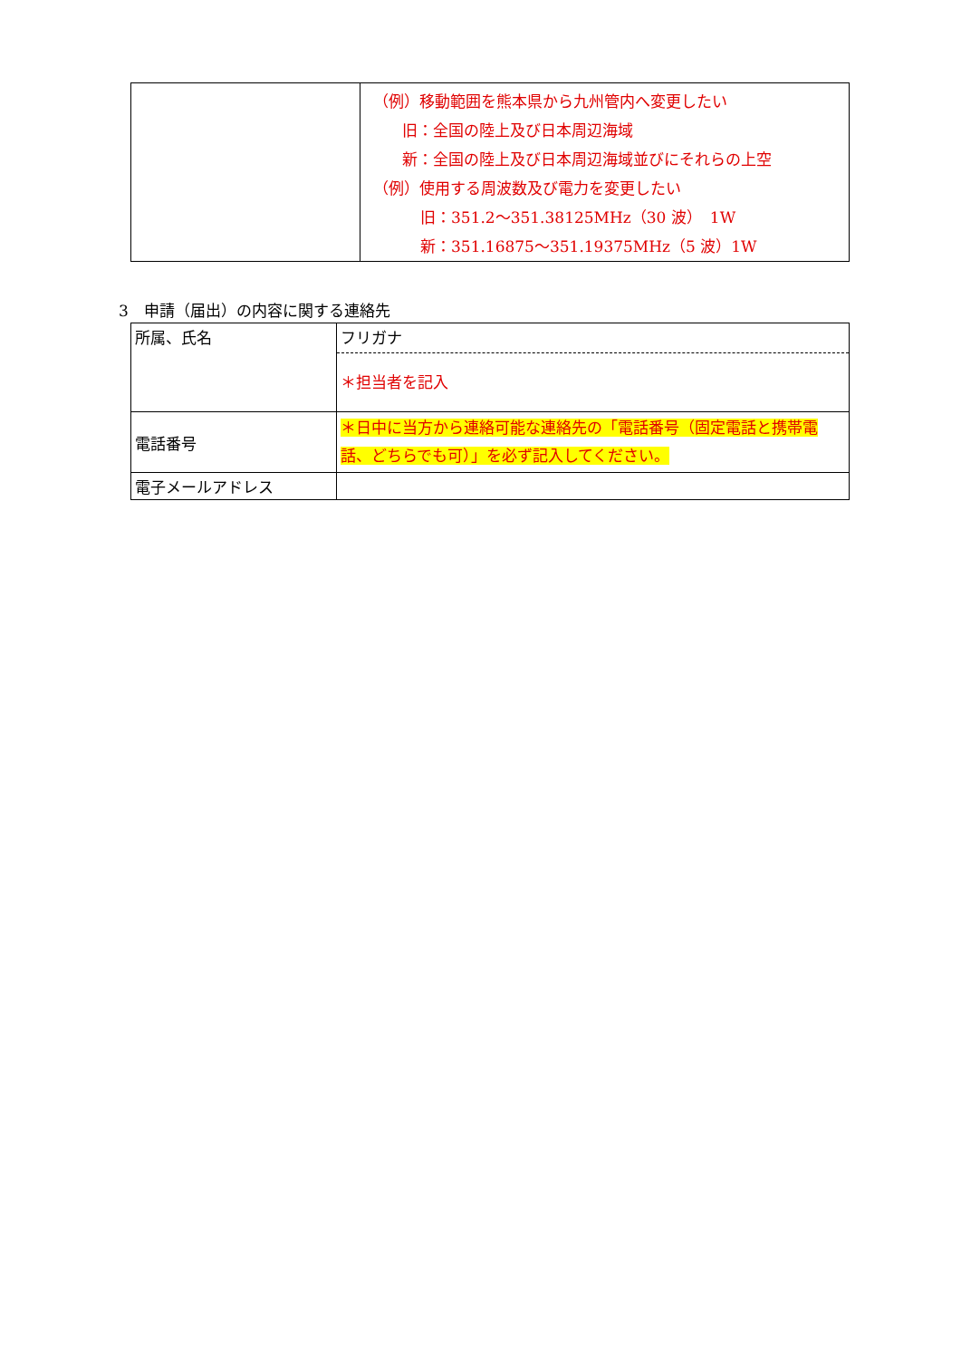| | （例）移動範囲を熊本県から九州管内へ変更したい 旧：全国の陸上及び日本周辺海域 新：全国の陸上及び日本周辺海域並びにそれらの上空 （例）使用する周波数及び電力を変更したい 旧：351.2～351.38125MHz（30 波） 1W 新：351.16875～351.19375MHz（5 波）1W |
3　申請（届出）の内容に関する連絡先
| 所属、氏名 | フリガナ |
| | ＊担当者を記入 |
| 電話番号 | ＊日中に当方から連絡可能な連絡先の「電話番号（固定電話と携帯電話、どちらでも可）」を必ず記入してください。 |
| 電子メールアドレス | |